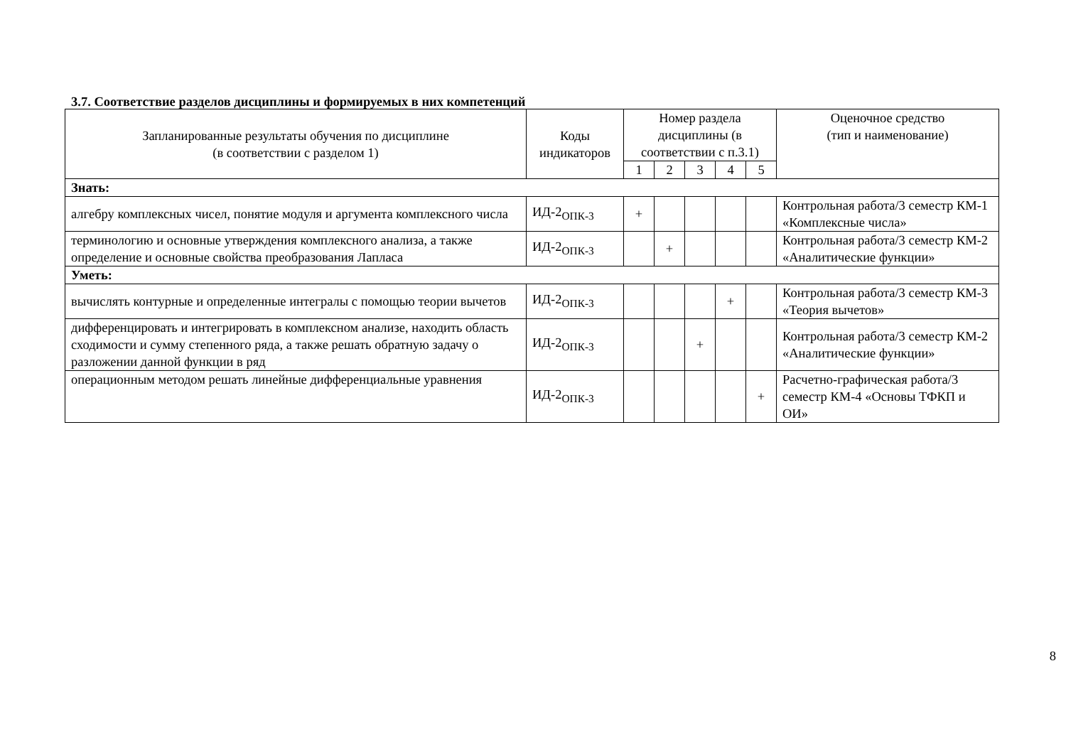3.7. Соответствие разделов дисциплины и формируемых в них компетенций
| Запланированные результаты обучения по дисциплине (в соответствии с разделом 1) | Коды индикаторов | Номер раздела дисциплины (в соответствии с п.3.1) | | | | | Оценочное средство (тип и наименование) |
| --- | --- | --- | --- | --- | --- | --- | --- |
| | | 1 | 2 | 3 | 4 | 5 | |
| Знать: | | | | | | | |
| алгебру комплексных чисел, понятие модуля и аргумента комплексного числа | ИД-2<sub>ОПК-3</sub> | + | | | | | Контрольная работа/3 семестр КМ-1 «Комплексные числа» |
| терминологию и основные утверждения комплексного анализа, а также определение и основные свойства преобразования Лапласа | ИД-2<sub>ОПК-3</sub> | | + | | | | Контрольная работа/3 семестр КМ-2 «Аналитические функции» |
| Уметь: | | | | | | | |
| вычислять контурные и определенные интегралы с помощью теории вычетов | ИД-2<sub>ОПК-3</sub> | | | | + | | Контрольная работа/3 семестр КМ-3 «Теория вычетов» |
| дифференцировать и интегрировать в комплексном анализе, находить область сходимости и сумму степенного ряда, а также решать обратную задачу о разложении данной функции в ряд | ИД-2<sub>ОПК-3</sub> | | | + | | | Контрольная работа/3 семестр КМ-2 «Аналитические функции» |
| операционным методом решать линейные дифференциальные уравнения | ИД-2<sub>ОПК-3</sub> | | | | | + | Расчетно-графическая работа/3 семестр КМ-4 «Основы ТФКП и ОИ» |
8